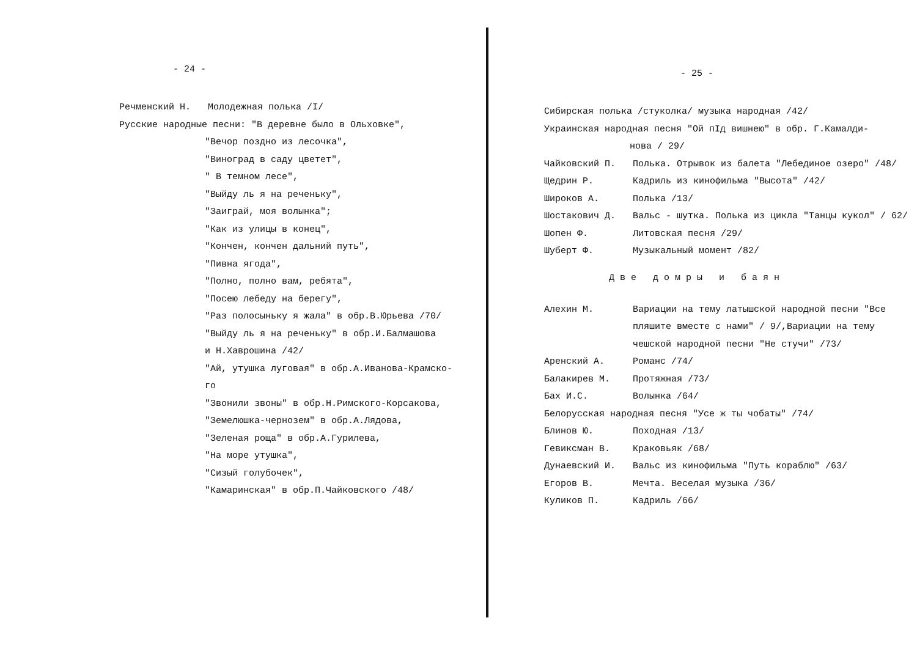- 24 -
Речменский Н. Молодежная полька /I/
Русские народные песни: "В деревне было в Ольховке",
"Вечор поздно из лесочка",
"Виноград в саду цветет",
" В темном лесе",
"Выйду ль я на реченьку",
"Заиграй, моя волынка";
"Как из улицы в конец",
"Кончен, кончен дальний путь",
"Пивна ягода",
"Полно, полно вам, ребята",
"Посею лебеду на берегу",
"Раз полосыньку я жала" в обр.В.Юрьева /70/
"Выйду ль я на реченьку" в обр.И.Балмашова
и Н.Хаврошина /42/
"Ай, утушка луговая" в обр.А.Иванова-Крамско-
го
"Звонили звоны" в обр.Н.Римского-Корсакова,
"Земелюшка-чернозем" в обр.А.Лядова,
"Зеленая роща" в обр.А.Гурилева,
"На море утушка",
"Сизый голубочек",
"Камаринская" в обр.П.Чайковского /48/
- 25 -
Сибирская полька /стуколка/ музыка народная /42/
Украинская народная песня "Ой пIд вишнею" в обр. Г.Камалди-
нова / 29/
Чайковский П. Полька. Отрывок из балета "Лебединое озеро" /48/
Щедрин Р. Кадриль из кинофильма "Высота" /42/
Широков А. Полька /13/
Шостакович Д. Вальс - шутка. Полька из цикла "Танцы кукол" / 62/
Шопен Ф. Литовская песня /29/
Шуберт Ф. Музыкальный момент /82/
Две домры и баян
Алехин М. Вариации на тему латышской народной песни "Все пляшите вместе с нами" / 9/,Вариации на тему чешской народной песни "Не стучи" /73/
Аренский А. Романс /74/
Балакирев М. Протяжная /73/
Бах И.С. Волынка /64/
Белорусская народная песня "Усе ж ты чобаты" /74/
Блинов Ю. Походная /13/
Гевиксман В. Краковьяк /68/
Дунаевский И. Вальс из кинофильма "Путь кораблю" /63/
Егоров В. Мечта. Веселая музыка /36/
Куликов П. Кадриль /66/